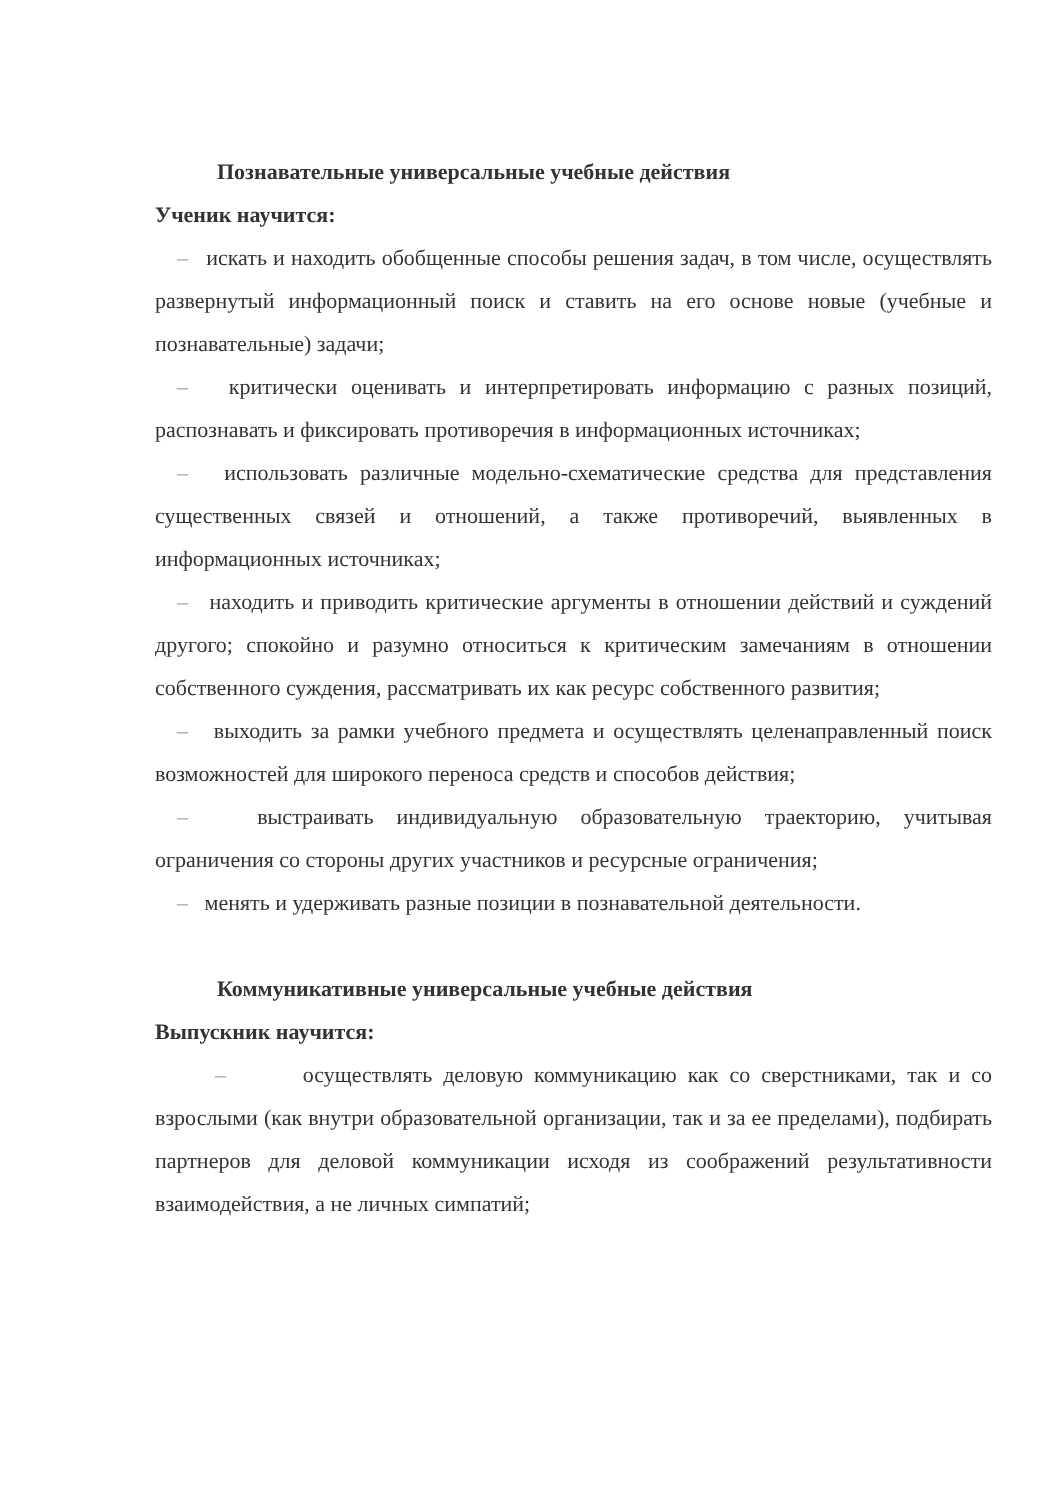Познавательные универсальные учебные действия
Ученик научится:
– искать и находить обобщенные способы решения задач, в том числе, осуществлять развернутый информационный поиск и ставить на его основе новые (учебные и познавательные) задачи;
– критически оценивать и интерпретировать информацию с разных позиций, распознавать и фиксировать противоречия в информационных источниках;
– использовать различные модельно-схематические средства для представления существенных связей и отношений, а также противоречий, выявленных в информационных источниках;
– находить и приводить критические аргументы в отношении действий и суждений другого; спокойно и разумно относиться к критическим замечаниям в отношении собственного суждения, рассматривать их как ресурс собственного развития;
– выходить за рамки учебного предмета и осуществлять целенаправленный поиск возможностей для широкого переноса средств и способов действия;
– выстраивать индивидуальную образовательную траекторию, учитывая ограничения со стороны других участников и ресурсные ограничения;
– менять и удерживать разные позиции в познавательной деятельности.
Коммуникативные универсальные учебные действия
Выпускник научится:
– осуществлять деловую коммуникацию как со сверстниками, так и со взрослыми (как внутри образовательной организации, так и за ее пределами), подбирать партнеров для деловой коммуникации исходя из соображений результативности взаимодействия, а не личных симпатий;